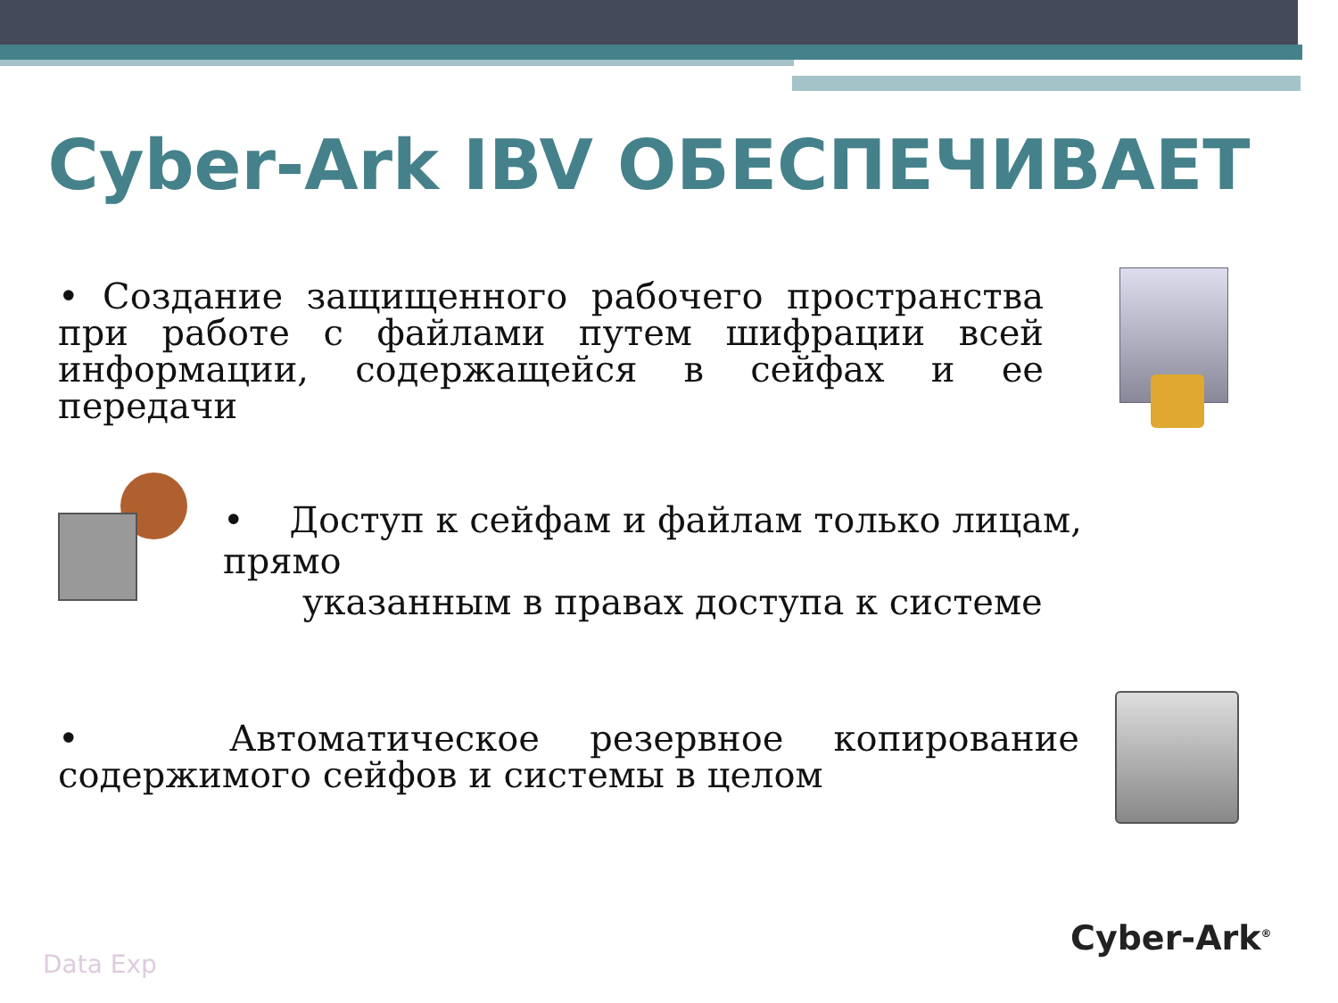Cyber-Ark IBV ОБЕСПЕЧИВАЕТ
• Создание защищенного рабочего пространства при работе с файлами путем шифрации всей информации, содержащейся в сейфах и ее передачи
• Доступ к сейфам и файлам только лицам, прямо
указанным в правах доступа к системе
• Автоматическое резервное копирование содержимого сейфов и системы в целом
Data Exp
Cyber-Ark<sup>®</sup>